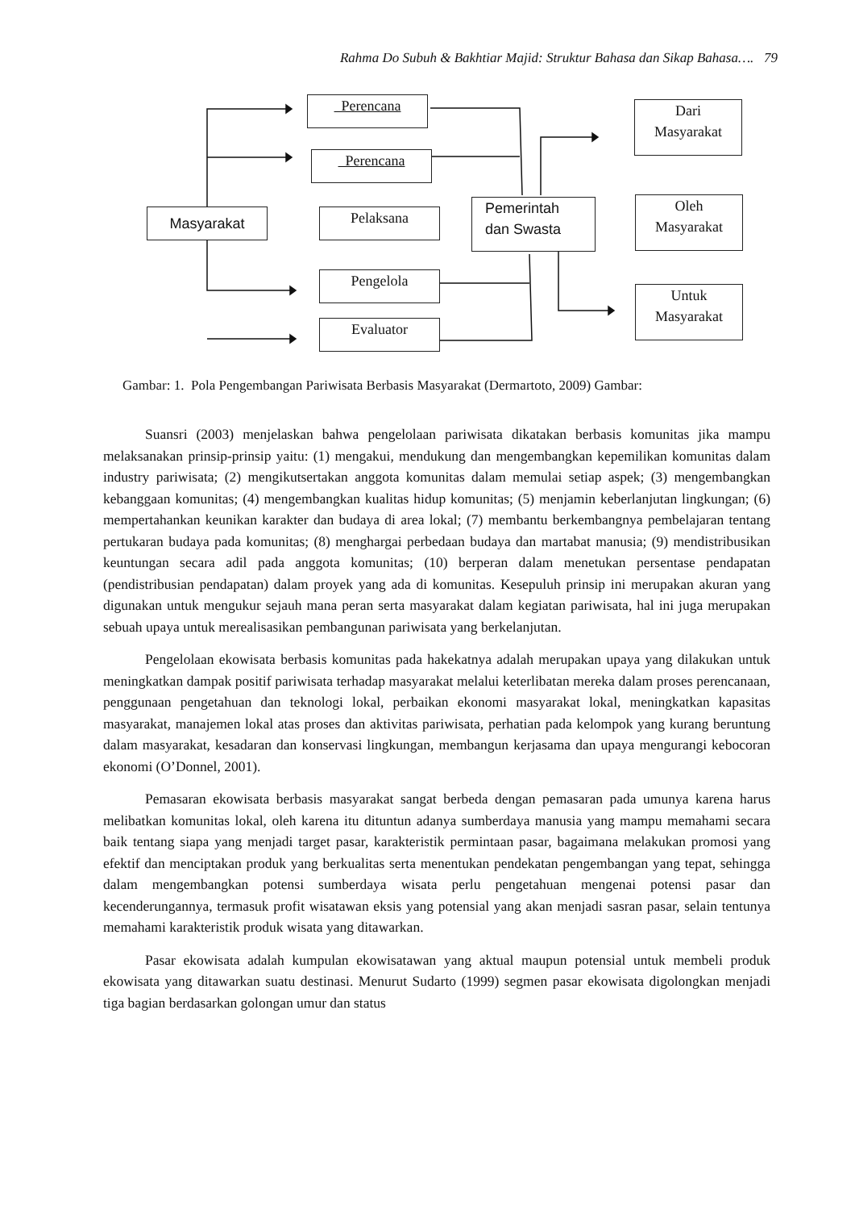Rahma Do Subuh & Bakhtiar Majid: Struktur Bahasa dan Sikap Bahasa…. 79
Perencana
Perencana
Masyarakat Pelaksana
Pemerintah
dan Swasta
Pengelola
Evaluator
Dari
Masyarakat
Oleh
Masyarakat
Untuk
Masyarakat
Gambar: 1. Pola Pengembangan Pariwisata Berbasis Masyarakat (Dermartoto, 2009) Gambar:
Suansri (2003) menjelaskan bahwa pengelolaan pariwisata dikatakan berbasis komunitas jika mampu melaksanakan prinsip-prinsip yaitu: (1) mengakui, mendukung dan mengembangkan kepemilikan komunitas dalam industry pariwisata; (2) mengikutsertakan anggota komunitas dalam memulai setiap aspek; (3) mengembangkan kebanggaan komunitas; (4) mengembangkan kualitas hidup komunitas; (5) menjamin keberlanjutan lingkungan; (6) mempertahankan keunikan karakter dan budaya di area lokal; (7) membantu berkembangnya pembelajaran tentang pertukaran budaya pada komunitas; (8) menghargai perbedaan budaya dan martabat manusia; (9) mendistribusikan keuntungan secara adil pada anggota komunitas; (10) berperan dalam menetukan persentase pendapatan (pendistribusian pendapatan) dalam proyek yang ada di komunitas. Kesepuluh prinsip ini merupakan akuran yang digunakan untuk mengukur sejauh mana peran serta masyarakat dalam kegiatan pariwisata, hal ini juga merupakan sebuah upaya untuk merealisasikan pembangunan pariwisata yang berkelanjutan.
Pengelolaan ekowisata berbasis komunitas pada hakekatnya adalah merupakan upaya yang dilakukan untuk meningkatkan dampak positif pariwisata terhadap masyarakat melalui keterlibatan mereka dalam proses perencanaan, penggunaan pengetahuan dan teknologi lokal, perbaikan ekonomi masyarakat lokal, meningkatkan kapasitas masyarakat, manajemen lokal atas proses dan aktivitas pariwisata, perhatian pada kelompok yang kurang beruntung dalam masyarakat, kesadaran dan konservasi lingkungan, membangun kerjasama dan upaya mengurangi kebocoran ekonomi (O’Donnel, 2001).
Pemasaran ekowisata berbasis masyarakat sangat berbeda dengan pemasaran pada umunya karena harus melibatkan komunitas lokal, oleh karena itu dituntun adanya sumberdaya manusia yang mampu memahami secara baik tentang siapa yang menjadi target pasar, karakteristik permintaan pasar, bagaimana melakukan promosi yang efektif dan menciptakan produk yang berkualitas serta menentukan pendekatan pengembangan yang tepat, sehingga dalam mengembangkan potensi sumberdaya wisata perlu pengetahuan mengenai potensi pasar dan kecenderungannya, termasuk profit wisatawan eksis yang potensial yang akan menjadi sasran pasar, selain tentunya memahami karakteristik produk wisata yang ditawarkan.
Pasar ekowisata adalah kumpulan ekowisatawan yang aktual maupun potensial untuk membeli produk ekowisata yang ditawarkan suatu destinasi. Menurut Sudarto (1999) segmen pasar ekowisata digolongkan menjadi tiga bagian berdasarkan golongan umur dan status